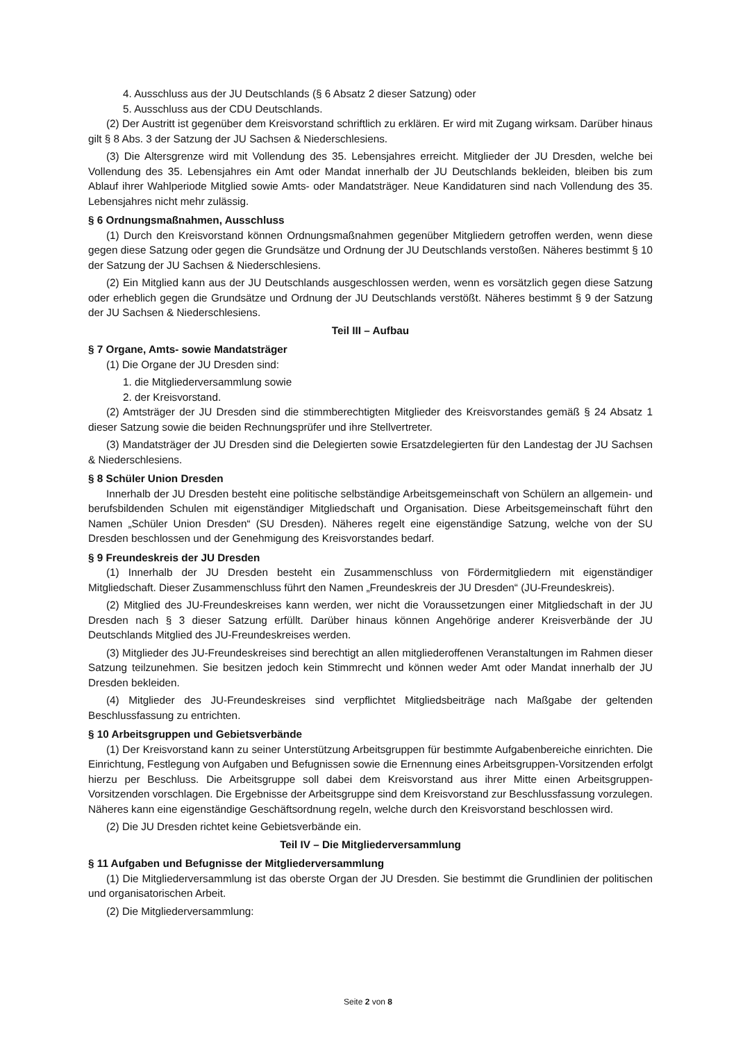4. Ausschluss aus der JU Deutschlands (§ 6 Absatz 2 dieser Satzung) oder
5. Ausschluss aus der CDU Deutschlands.
(2) Der Austritt ist gegenüber dem Kreisvorstand schriftlich zu erklären. Er wird mit Zugang wirksam. Darüber hinaus gilt § 8 Abs. 3 der Satzung der JU Sachsen & Niederschlesiens.
(3) Die Altersgrenze wird mit Vollendung des 35. Lebensjahres erreicht. Mitglieder der JU Dresden, welche bei Vollendung des 35. Lebensjahres ein Amt oder Mandat innerhalb der JU Deutschlands bekleiden, bleiben bis zum Ablauf ihrer Wahlperiode Mitglied sowie Amts- oder Mandatsträger. Neue Kandidaturen sind nach Vollendung des 35. Lebensjahres nicht mehr zulässig.
§ 6 Ordnungsmaßnahmen, Ausschluss
(1) Durch den Kreisvorstand können Ordnungsmaßnahmen gegenüber Mitgliedern getroffen werden, wenn diese gegen diese Satzung oder gegen die Grundsätze und Ordnung der JU Deutschlands verstoßen. Näheres bestimmt § 10 der Satzung der JU Sachsen & Niederschlesiens.
(2) Ein Mitglied kann aus der JU Deutschlands ausgeschlossen werden, wenn es vorsätzlich gegen diese Satzung oder erheblich gegen die Grundsätze und Ordnung der JU Deutschlands verstößt. Näheres bestimmt § 9 der Satzung der JU Sachsen & Niederschlesiens.
Teil III – Aufbau
§ 7 Organe, Amts- sowie Mandatsträger
(1) Die Organe der JU Dresden sind:
1. die Mitgliederversammlung sowie
2. der Kreisvorstand.
(2) Amtsträger der JU Dresden sind die stimmberechtigten Mitglieder des Kreisvorstandes gemäß § 24 Absatz 1 dieser Satzung sowie die beiden Rechnungsprüfer und ihre Stellvertreter.
(3) Mandatsträger der JU Dresden sind die Delegierten sowie Ersatzdelegierten für den Landestag der JU Sachsen & Niederschlesiens.
§ 8 Schüler Union Dresden
Innerhalb der JU Dresden besteht eine politische selbständige Arbeitsgemeinschaft von Schülern an allgemein- und berufsbildenden Schulen mit eigenständiger Mitgliedschaft und Organisation. Diese Arbeitsgemeinschaft führt den Namen „Schüler Union Dresden“ (SU Dresden). Näheres regelt eine eigenständige Satzung, welche von der SU Dresden beschlossen und der Genehmigung des Kreisvorstandes bedarf.
§ 9 Freundeskreis der JU Dresden
(1) Innerhalb der JU Dresden besteht ein Zusammenschluss von Fördermitgliedern mit eigenständiger Mitgliedschaft. Dieser Zusammenschluss führt den Namen „Freundeskreis der JU Dresden“ (JU-Freundeskreis).
(2) Mitglied des JU-Freundeskreises kann werden, wer nicht die Voraussetzungen einer Mitgliedschaft in der JU Dresden nach § 3 dieser Satzung erfüllt. Darüber hinaus können Angehörige anderer Kreisverbände der JU Deutschlands Mitglied des JU-Freundeskreises werden.
(3) Mitglieder des JU-Freundeskreises sind berechtigt an allen mitgliederoffenen Veranstaltungen im Rahmen dieser Satzung teilzunehmen. Sie besitzen jedoch kein Stimmrecht und können weder Amt oder Mandat innerhalb der JU Dresden bekleiden.
(4) Mitglieder des JU-Freundeskreises sind verpflichtet Mitgliedsbeiträge nach Maßgabe der geltenden Beschlussfassung zu entrichten.
§ 10 Arbeitsgruppen und Gebietsverbände
(1) Der Kreisvorstand kann zu seiner Unterstützung Arbeitsgruppen für bestimmte Aufgabenbereiche einrichten. Die Einrichtung, Festlegung von Aufgaben und Befugnissen sowie die Ernennung eines Arbeitsgruppen-Vorsitzenden erfolgt hierzu per Beschluss. Die Arbeitsgruppe soll dabei dem Kreisvorstand aus ihrer Mitte einen Arbeitsgruppen-Vorsitzenden vorschlagen. Die Ergebnisse der Arbeitsgruppe sind dem Kreisvorstand zur Beschlussfassung vorzulegen. Näheres kann eine eigenständige Geschäftsordnung regeln, welche durch den Kreisvorstand beschlossen wird.
(2) Die JU Dresden richtet keine Gebietsverbände ein.
Teil IV – Die Mitgliederversammlung
§ 11 Aufgaben und Befugnisse der Mitgliederversammlung
(1) Die Mitgliederversammlung ist das oberste Organ der JU Dresden. Sie bestimmt die Grundlinien der politischen und organisatorischen Arbeit.
(2) Die Mitgliederversammlung:
Seite 2 von 8